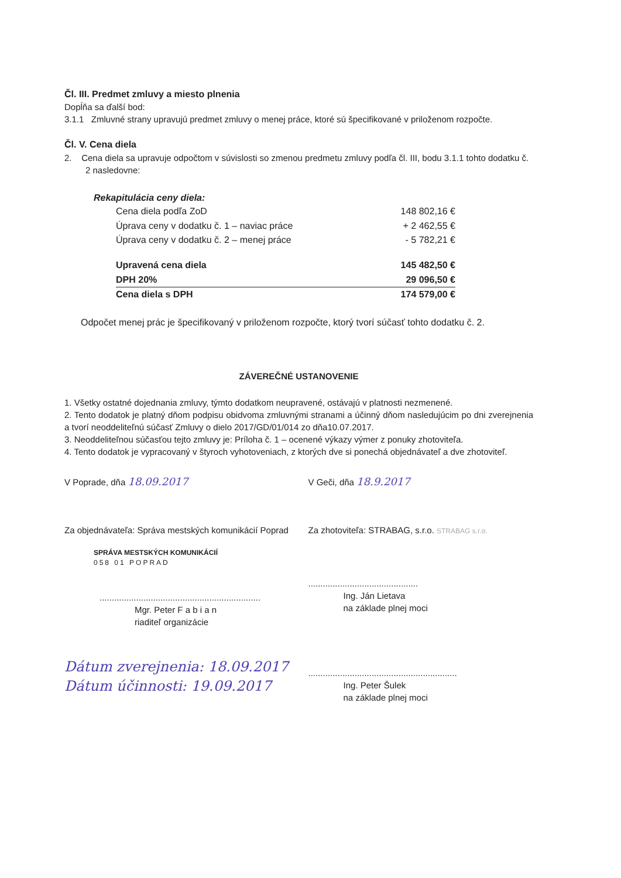Čl. III. Predmet zmluvy a miesto plnenia
Dopĺňa sa ďalší bod:
3.1.1 Zmluvné strany upravujú predmet zmluvy o menej práce, ktoré sú špecifikované v priloženom rozpočte.
Čl. V. Cena diela
2. Cena diela sa upravuje odpočtom v súvislosti so zmenou predmetu zmluvy podľa čl. III, bodu 3.1.1 tohto dodatku č. 2 nasledovne:
Rekapitulácia ceny diela:
| Cena diela podľa ZoD | 148 802,16 € |
| Úprava ceny v dodatku č. 1 – naviac práce | + 2 462,55 € |
| Úprava ceny v dodatku č. 2 – menej práce | - 5 782,21 € |
| Upravená cena diela | 145 482,50 € |
| DPH 20% | 29 096,50 € |
| Cena diela s DPH | 174 579,00 € |
Odpočet menej prác je špecifikovaný v priloženom rozpočte, ktorý tvorí súčasť tohto dodatku č. 2.
ZÁVEREČNÉ USTANOVENIE
1. Všetky ostatné dojednania zmluvy, týmto dodatkom neupravené, ostávajú v platnosti nezmenené.
2. Tento dodatok je platný dňom podpisu obidvoma zmluvnými stranami a účinný dňom nasledujúcim po dni zverejnenia a tvorí neoddeliteľnú súčasť Zmluvy o dielo 2017/GD/01/014 zo dňa10.07.2017.
3. Neoddeliteľnou súčasťou tejto zmluvy je: Príloha č. 1 – ocenené výkazy výmer z ponuky zhotoviteľa.
4. Tento dodatok je vypracovaný v štyroch vyhotoveniach, z ktorých dve si ponechá objednávateľ a dve zhotoviteľ.
V Poprade, dňa 18.09.2017
V Geči, dňa 18.9.2017
Za objednávateľa: Správa mestských komunikácií Poprad
SPRÁVA MESTSKÝCH KOMUNIKÁCIÍ
058 01 POPRAD
..................................................................
Mgr. Peter F a b i a n
riaditeľ organizácie
Dátum zverejnenia: 18.09.2017
Dátum účinnosti: 19.09.2017
Za zhotoviteľa: STRABAG, s.r.o. STRABAG s.r.o.
.............................................
Ing. Ján Lietava
na základe plnej moci
.............................................................
Ing. Peter Šulek
na základe plnej moci